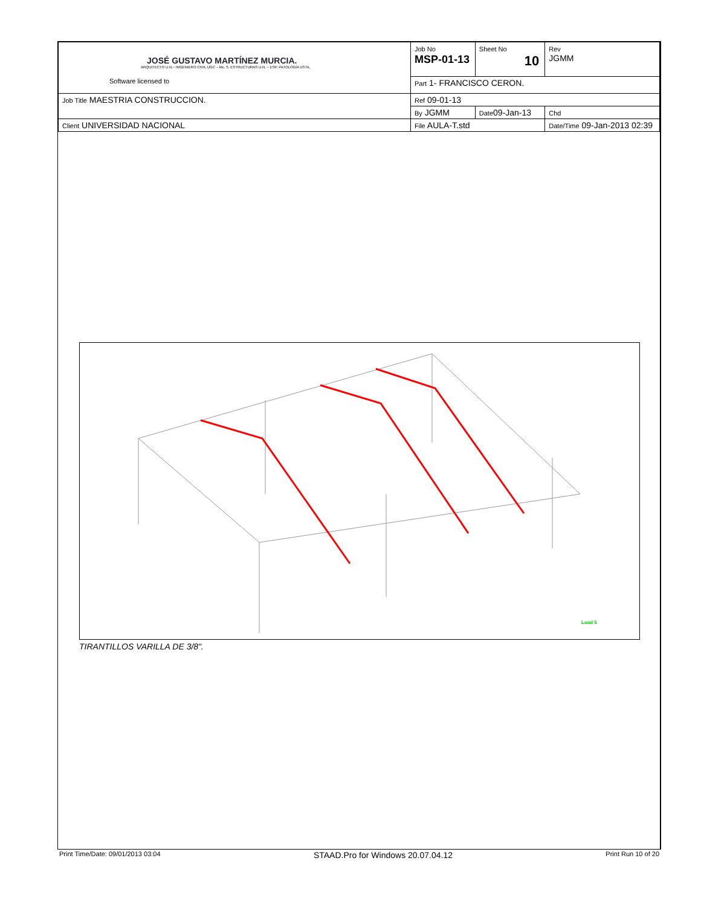| JOSÉ GUSTAVO MARTÍNEZ MURCIA. ARQUITECTO U.N.– INGENIERO CIVIL UGC – Mc. S. ESTRUCTURAS U.N. – ESP. PATOLOGÍA USTA. Software licensed to | Job No MSP-01-13 | Sheet No 10 | Rev JGMM |
| | Part 1- FRANCISCO CERON. | | |
| Job Title MAESTRIA CONSTRUCCION. | Ref 09-01-13 | | |
| | By JGMM | Date 09-Jan-13 | Chd |
| Client UNIVERSIDAD NACIONAL | File AULA-T.std | | Date/Time 09-Jan-2013 02:39 |
Load 5
TIRANTILLOS VARILLA DE 3/8".
Print Time/Date: 09/01/2013 03:04 STAAD.Pro for Windows 20.07.04.12 Print Run 10 of 20